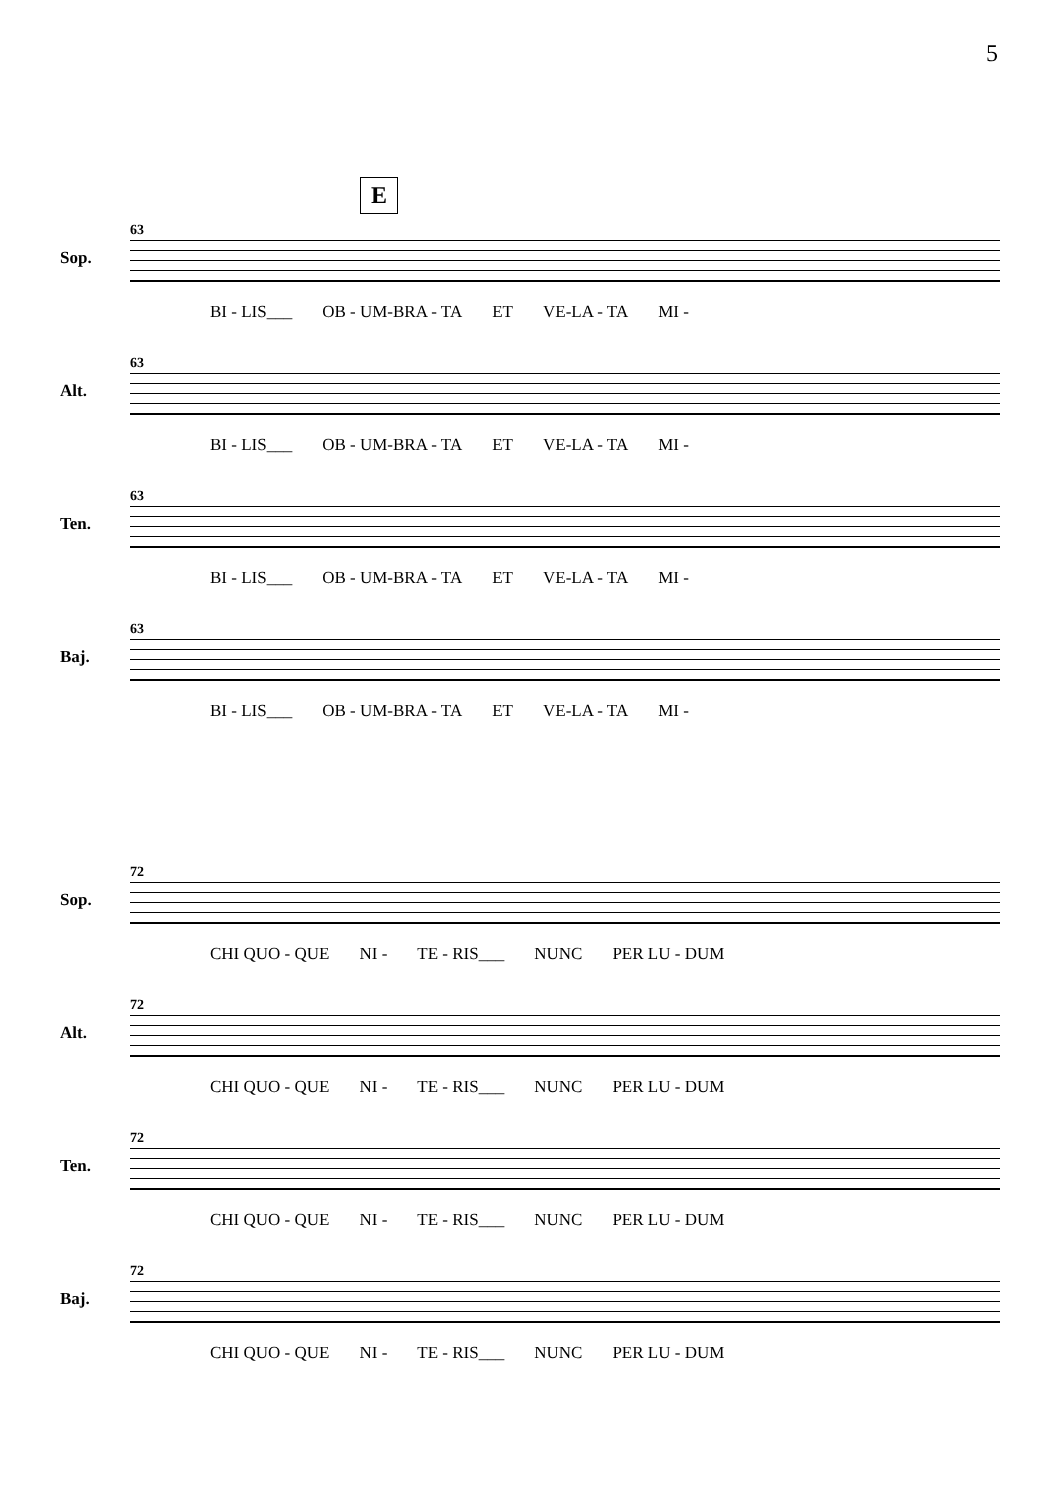5
E
Sop.
63
BI - LIS___ OB - UM-BRA - TA ET VE-LA - TA MI -
Alt.
63
BI - LIS___ OB - UM-BRA - TA ET VE-LA - TA MI -
Ten.
63
BI - LIS___ OB - UM-BRA - TA ET VE-LA - TA MI -
Baj.
63
BI - LIS___ OB - UM-BRA - TA ET VE-LA - TA MI -
Sop.
72
CHI QUO - QUE NI - TE - RIS___ NUNC PER LU - DUM
Alt.
72
CHI QUO - QUE NI - TE - RIS___ NUNC PER LU - DUM
Ten.
72
CHI QUO - QUE NI - TE - RIS___ NUNC PER LU - DUM
Baj.
72
CHI QUO - QUE NI - TE - RIS___ NUNC PER LU - DUM